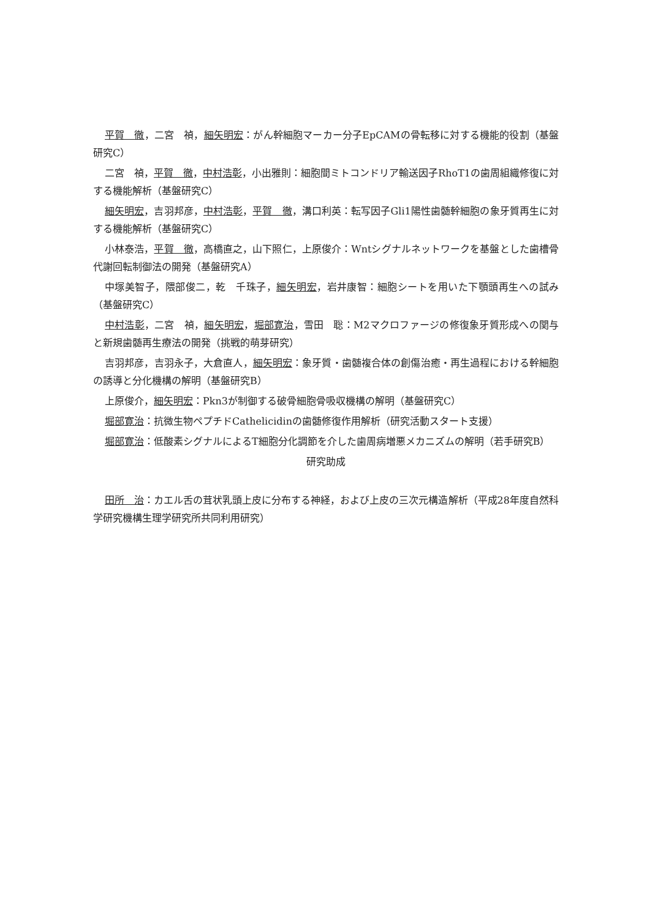平賀　徹，二宮　禎，細矢明宏：がん幹細胞マーカー分子EpCAMの骨転移に対する機能的役割（基盤研究C）
二宮　禎，平賀　徹，中村浩彰，小出雅則：細胞間ミトコンドリア輸送因子RhoT1の歯周組織修復に対する機能解析（基盤研究C）
細矢明宏，吉羽邦彦，中村浩彰，平賀　徹，溝口利英：転写因子Gli1陽性歯髄幹細胞の象牙質再生に対する機能解析（基盤研究C）
小林泰浩，平賀　徹，高橋直之，山下照仁，上原俊介：Wntシグナルネットワークを基盤とした歯槽骨代謝回転制御法の開発（基盤研究A）
中塚美智子，隈部俊二，乾　千珠子，細矢明宏，岩井康智：細胞シートを用いた下顎頭再生への試み（基盤研究C）
中村浩彰，二宮　禎，細矢明宏，堀部寛治，雪田　聡：M2マクロファージの修復象牙質形成への関与と新規歯髄再生療法の開発（挑戦的萌芽研究）
吉羽邦彦，吉羽永子，大倉直人，細矢明宏：象牙質・歯髄複合体の創傷治癒・再生過程における幹細胞の誘導と分化機構の解明（基盤研究B）
上原俊介，細矢明宏：Pkn3が制御する破骨細胞骨吸収機構の解明（基盤研究C）
堀部寛治：抗微生物ペプチドCathelicidinの歯髄修復作用解析（研究活動スタート支援）
堀部寛治：低酸素シグナルによるT細胞分化調節を介した歯周病増悪メカニズムの解明（若手研究B）
研究助成
田所　治：カエル舌の茸状乳頭上皮に分布する神経，および上皮の三次元構造解析（平成28年度自然科学研究機構生理学研究所共同利用研究）